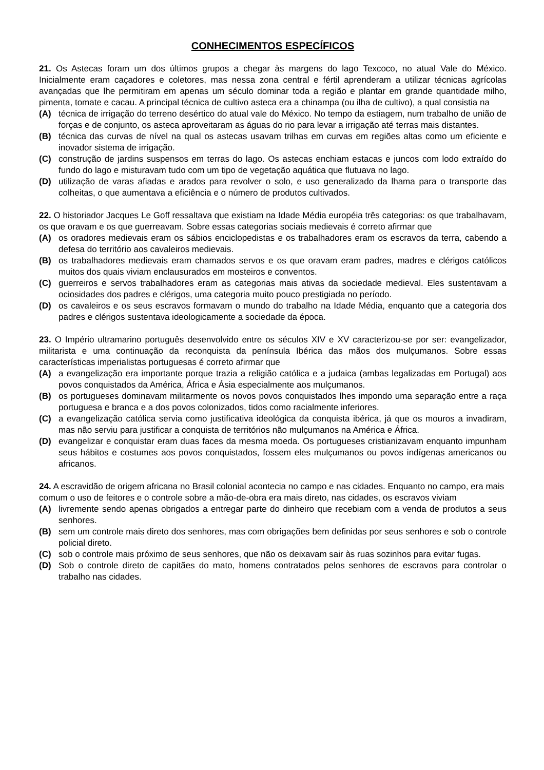CONHECIMENTOS ESPECÍFICOS
21. Os Astecas foram um dos últimos grupos a chegar às margens do lago Texcoco, no atual Vale do México. Inicialmente eram caçadores e coletores, mas nessa zona central e fértil aprenderam a utilizar técnicas agrícolas avançadas que lhe permitiram em apenas um século dominar toda a região e plantar em grande quantidade milho, pimenta, tomate e cacau. A principal técnica de cultivo asteca era a chinampa (ou ilha de cultivo), a qual consistia na
(A) técnica de irrigação do terreno desértico do atual vale do México. No tempo da estiagem, num trabalho de união de forças e de conjunto, os asteca aproveitaram as águas do rio para levar a irrigação até terras mais distantes.
(B) técnica das curvas de nível na qual os astecas usavam trilhas em curvas em regiões altas como um eficiente e inovador sistema de irrigação.
(C) construção de jardins suspensos em terras do lago. Os astecas enchiam estacas e juncos com lodo extraído do fundo do lago e misturavam tudo com um tipo de vegetação aquática que flutuava no lago.
(D) utilização de varas afiadas e arados para revolver o solo, e uso generalizado da lhama para o transporte das colheitas, o que aumentava a eficiência e o número de produtos cultivados.
22. O historiador Jacques Le Goff ressaltava que existiam na Idade Média européia três categorias: os que trabalhavam, os que oravam e os que guerreavam. Sobre essas categorias sociais medievais é correto afirmar que
(A) os oradores medievais eram os sábios enciclopedistas e os trabalhadores eram os escravos da terra, cabendo a defesa do território aos cavaleiros medievais.
(B) os trabalhadores medievais eram chamados servos e os que oravam eram padres, madres e clérigos católicos muitos dos quais viviam enclausurados em mosteiros e conventos.
(C) guerreiros e servos trabalhadores eram as categorias mais ativas da sociedade medieval. Eles sustentavam a ociosidades dos padres e clérigos, uma categoria muito pouco prestigiada no período.
(D) os cavaleiros e os seus escravos formavam o mundo do trabalho na Idade Média, enquanto que a categoria dos padres e clérigos sustentava ideologicamente a sociedade da época.
23. O Império ultramarino português desenvolvido entre os séculos XIV e XV caracterizou-se por ser: evangelizador, militarista e uma continuação da reconquista da península Ibérica das mãos dos mulçumanos. Sobre essas características imperialistas portuguesas é correto afirmar que
(A) a evangelização era importante porque trazia a religião católica e a judaica (ambas legalizadas em Portugal) aos povos conquistados da América, África e Ásia especialmente aos mulçumanos.
(B) os portugueses dominavam militarmente os novos povos conquistados lhes impondo uma separação entre a raça portuguesa e branca e a dos povos colonizados, tidos como racialmente inferiores.
(C) a evangelização católica servia como justificativa ideológica da conquista ibérica, já que os mouros a invadiram, mas não serviu para justificar a conquista de territórios não mulçumanos na América e África.
(D) evangelizar e conquistar eram duas faces da mesma moeda. Os portugueses cristianizavam enquanto impunham seus hábitos e costumes aos povos conquistados, fossem eles mulçumanos ou povos indígenas americanos ou africanos.
24. A escravidão de origem africana no Brasil colonial acontecia no campo e nas cidades. Enquanto no campo, era mais comum o uso de feitores e o controle sobre a mão-de-obra era mais direto, nas cidades, os escravos viviam
(A) livremente sendo apenas obrigados a entregar parte do dinheiro que recebiam com a venda de produtos a seus senhores.
(B) sem um controle mais direto dos senhores, mas com obrigações bem definidas por seus senhores e sob o controle policial direto.
(C) sob o controle mais próximo de seus senhores, que não os deixavam sair às ruas sozinhos para evitar fugas.
(D) Sob o controle direto de capitães do mato, homens contratados pelos senhores de escravos para controlar o trabalho nas cidades.